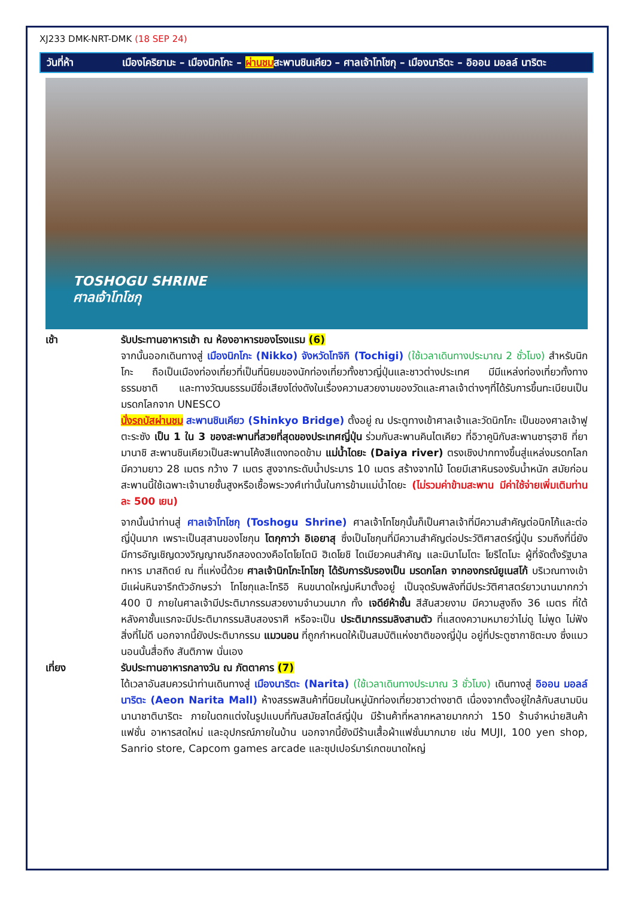XJ233 DMK-NRT-DMK (18 SEP 24)
วันที่ห้า เมืองโคริยามะ – เมืองนิกโกะ – ผ่านชมสะพานชินเคียว – ศาลเจ้าโทโชกุ – เมืองนาริตะ – อิออน มอลล์ นาริตะ
TOSHOGU SHRINE
ศาลเจ้าโทโชกุ
เช้า รับประทานอาหารเช้า ณ ห้องอาหารของโรงแรม (6)
จากนั้นออกเดินทางสู่ เมืองนิกโกะ (Nikko) จังหวัดโทจิกิ (Tochigi) (ใช้เวลาเดินทางประมาณ 2 ชั่วโมง) สำหรับนิกโกะ ถือเป็นเมืองท่องเที่ยวที่เป็นที่นิยมของนักท่องเที่ยวทั้งชาวญี่ปุ่นและชาวต่างประเทศ มีมีแหล่งท่องเที่ยวทั้งทางธรรมชาติ และทางวัฒนธรรมมีชื่อเสียงโด่งดังในเรื่องความสวยงามของวัดและศาลเจ้าต่างๆที่ได้รับการขึ้นทะเบียนเป็นมรดกโลกจาก UNESCO
นั่งรถบัสผ่านชม สะพานชินเคียว (Shinkyo Bridge) ตั้งอยู่ ณ ประตูทางเข้าศาลเจ้าและวัดนิกโกะ เป็นของศาลเจ้าฟูตะระซัง เป็น 1 ใน 3 ของสะพานที่สวยที่สุดของประเทศญี่ปุ่น ร่วมกับสะพานคินไตเคียว ที่อิวาคูนิกับสะพานซารุฮาชิ ที่ยามานาชิ สะพานชินเคียวเป็นสะพานโค้งสีแดงทอดข้าม แม่น้ำไดยะ (Daiya river) ตรงเชิงปากทางขึ้นสู่แหล่งมรดกโลก มีความยาว 28 เมตร กว้าง 7 เมตร สูงจากระดับน้ำประมาร 10 เมตร สร้างจากไม้ โดยมีเสาหินรองรับน้ำหนัก สมัยก่อนสะพานนี้ใช้เฉพาะเจ้านายชั้นสูงหรือเชื้อพระวงศ์เท่านั้นในการข้ามแม่น้ำไดยะ (ไม่รวมค่าข้ามสะพาน มีค่าใช้จ่ายเพิ่มเติมท่านละ 500 เยน)
จากนั้นนำท่านสู่ ศาลเจ้าโทโชกุ (Toshogu Shrine) ศาลเจ้าโทโชกุนั้นก็เป็นศาลเจ้าที่มีความสำคัญต่อนิกโก้และต่อญี่ปุ่นมาก เพราะเป็นสุสานของโชกุน โตกุกาว่า อิเอยาสุ ซึ่งเป็นโชกุนที่มีความสำคัญต่อประวัติศาสตร์ญี่ปุ่น รวมถึงที่นี่ยัง มีการอัญเชิญดวงวิญญาณอีกสองดวงคือโตโยโตมิ ฮิเดโยชิ ไดเมียวคนสำคัญ และมินาโมโตะ โยริโตโมะ ผู้ที่จัดตั้งรัฐบาลทหาร มาสถิตย์ ณ ที่แห่งนี้ด้วย ศาลเจ้านิกโกะโทโชกุ ได้รับการรับรองเป็น มรดกโลก จากองกรณ์ยูเนสโก้ บริเวณทางเข้ามีแผ่นหินจารึกตัวอักษรว่า โทโชกุและโทริอิ หินขนาดใหญ่มหึมาตั้งอยู่ เป็นจุดรับพลังที่มีประวัติศาสตร์ยาวนานมากกว่า 400 ปี ภายในศาลเจ้ามีประติมากรรมสวยงามจำนวนมาก ทั้ง เจดีย์ห้าชั้น สีสันสวยงาม มีความสูงถึง 36 เมตร ที่ใต้หลังคาชั้นแรกจะมีประติมากรรมสิบสองราศี หรือจะเป็น ประติมากรรมลิงสามตัว ที่แสดงความหมายว่าไม่ดู ไม่พูด ไม่ฟังสิ่งที่ไม่ดี นอกจากนี้ยังประติมากรรม แมวนอน ที่ถูกกำหนดให้เป็นสมบัติแห่งชาติของญี่ปุ่น อยู่ที่ประตูซากาชิตะมง ซึ่งแมวนอนนั้นสื่อถึง สันติภาพ นั่นเอง
เที่ยง รับประทานอาหารกลางวัน ณ ภัตตาคาร (7)
ได้เวลาอันสมควรนำท่านเดินทางสู่ เมืองนาริตะ (Narita) (ใช้เวลาเดินทางประมาณ 3 ชั่วโมง) เดินทางสู่ อิออน มอลล์ นาริตะ (Aeon Narita Mall) ห้างสรรพสินค้าที่นิยมในหมู่นักท่องเที่ยวชาวต่างชาติ เนื่องจากตั้งอยู่ใกล้กับสนามบินนานาชาตินาริตะ ภายในตกแต่งในรูปแบบที่ทันสมัยสไตล์ญี่ปุ่น มีร้านค้าที่หลากหลายมากกว่า 150 ร้านจำหน่ายสินค้าแฟชั่น อาหารสดใหม่ และอุปกรณ์ภายในบ้าน นอกจากนี้ยังมีร้านเสื้อผ้าแฟชั่นมากมาย เช่น MUJI, 100 yen shop, Sanrio store, Capcom games arcade และซุปเปอร์มาร์เกตขนาดใหญ่